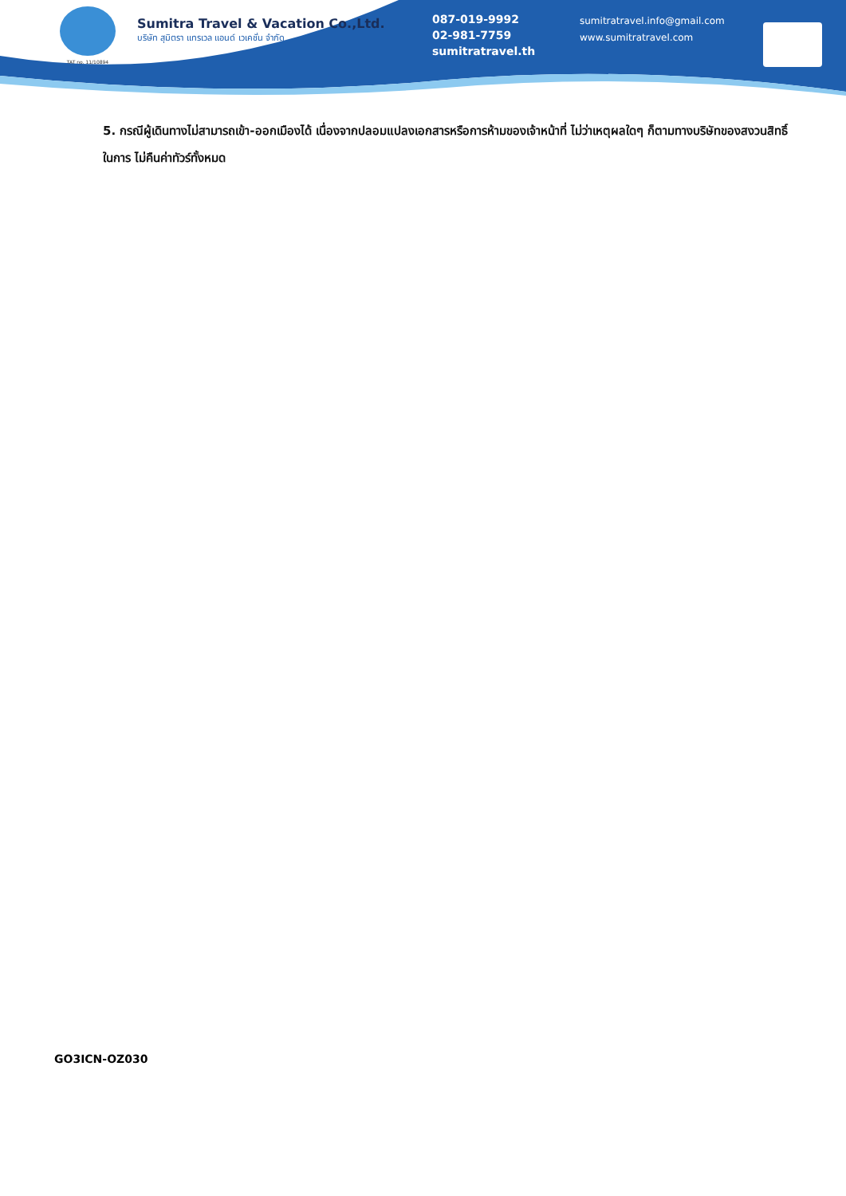TAT no. 11/10894
Sumitra Travel & Vacation Co.,Ltd.
บริษัท สุมิตรา แทรเวล แอนด์ เวเคชั่น จำกัด
087-019-9992
02-981-7759
sumitratravel.th
sumitratravel.info@gmail.com
www.sumitratravel.com
5. กรณีผู้เดินทางไม่สามารถเข้า-ออกเมืองได้ เนื่องจากปลอมแปลงเอกสารหรือการห้ามของเจ้าหน้าที่ ไม่ว่าเหตุผลใดๆ ก็ตามทางบริษัทของสงวนสิทธิ์ในการ ไม่คืนค่าทัวร์ทั้งหมด
GO3ICN-OZ030